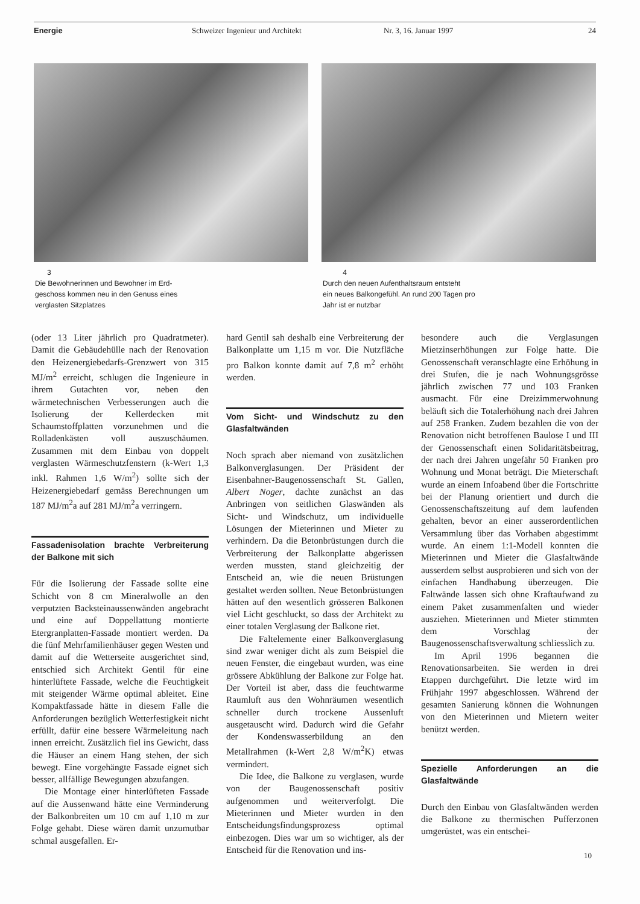Energie Schweizer Ingenieur und Architekt Nr. 3, 16. Januar 1997 24
3
Die Bewohnerinnen und Bewohner im Erd-
geschoss kommen neu in den Genuss eines
verglasten Sitzplatzes
4
Durch den neuen Aufenthaltsraum entsteht
ein neues Balkongefühl. An rund 200 Tagen pro
Jahr ist er nutzbar
(oder 13 Liter jährlich pro Quadratmeter). Damit die Gebäudehülle nach der Renovation den Heizenergiebedarfs-Grenzwert von 315 MJ/m<sup>2</sup> erreicht, schlugen die Ingenieure in ihrem Gutachten vor, neben den wärmetechnischen Verbesserungen auch die Isolierung der Kellerdecken mit Schaumstoffplatten vorzunehmen und die Rolladenkästen voll auszuschäumen. Zusammen mit dem Einbau von doppelt verglasten Wärmeschutzfenstern (k-Wert 1,3 inkl. Rahmen 1,6 W/m<sup>2</sup>) sollte sich der Heizenergiebedarf gemäss Berechnungen um 187 MJ/m<sup>2</sup>a auf 281 MJ/m<sup>2</sup>a verringern.
Fassadenisolation brachte Verbreiterung der Balkone mit sich
Für die Isolierung der Fassade sollte eine Schicht von 8 cm Mineralwolle an den verputzten Backsteinaussenwänden angebracht und eine auf Doppellattung montierte Etergranplatten-Fassade montiert werden. Da die fünf Mehrfamilienhäuser gegen Westen und damit auf die Wetterseite ausgerichtet sind, entschied sich Architekt Gentil für eine hinterlüftete Fassade, welche die Feuchtigkeit mit steigender Wärme optimal ableitet. Eine Kompaktfassade hätte in diesem Falle die Anforderungen bezüglich Wetterfestigkeit nicht erfüllt, dafür eine bessere Wärmeleitung nach innen erreicht. Zusätzlich fiel ins Gewicht, dass die Häuser an einem Hang stehen, der sich bewegt. Eine vorgehängte Fassade eignet sich besser, allfällige Bewegungen abzufangen.
Die Montage einer hinterlüfteten Fassade auf die Aussenwand hätte eine Verminderung der Balkonbreiten um 10 cm auf 1,10 m zur Folge gehabt. Diese wären damit unzumutbar schmal ausgefallen. Er-
hard Gentil sah deshalb eine Verbreiterung der Balkonplatte um 1,15 m vor. Die Nutzfläche pro Balkon konnte damit auf 7,8 m<sup>2</sup> erhöht werden.
Vom Sicht- und Windschutz zu den Glasfaltwänden
Noch sprach aber niemand von zusätzlichen Balkonverglasungen. Der Präsident der Eisenbahner-Baugenossenschaft St. Gallen, Albert Noger, dachte zunächst an das Anbringen von seitlichen Glaswänden als Sicht- und Windschutz, um individuelle Lösungen der Mieterinnen und Mieter zu verhindern. Da die Betonbrüstungen durch die Verbreiterung der Balkonplatte abgerissen werden mussten, stand gleichzeitig der Entscheid an, wie die neuen Brüstungen gestaltet werden sollten. Neue Betonbrüstungen hätten auf den wesentlich grösseren Balkonen viel Licht geschluckt, so dass der Architekt zu einer totalen Verglasung der Balkone riet.
Die Faltelemente einer Balkonverglasung sind zwar weniger dicht als zum Beispiel die neuen Fenster, die eingebaut wurden, was eine grössere Abkühlung der Balkone zur Folge hat. Der Vorteil ist aber, dass die feuchtwarme Raumluft aus den Wohnräumen wesentlich schneller durch trockene Aussenluft ausgetauscht wird. Dadurch wird die Gefahr der Kondenswasserbildung an den Metallrahmen (k-Wert 2,8 W/m<sup>2</sup>K) etwas vermindert.
Die Idee, die Balkone zu verglasen, wurde von der Baugenossenschaft positiv aufgenommen und weiterverfolgt. Die Mieterinnen und Mieter wurden in den Entscheidungsfindungsprozess optimal einbezogen. Dies war um so wichtiger, als der Entscheid für die Renovation und ins-
besondere auch die Verglasungen Mietzinserhöhungen zur Folge hatte. Die Genossenschaft veranschlagte eine Erhöhung in drei Stufen, die je nach Wohnungsgrösse jährlich zwischen 77 und 103 Franken ausmacht. Für eine Dreizimmerwohnung beläuft sich die Totalerhöhung nach drei Jahren auf 258 Franken. Zudem bezahlen die von der Renovation nicht betroffenen Baulose I und III der Genossenschaft einen Solidaritätsbeitrag, der nach drei Jahren ungefähr 50 Franken pro Wohnung und Monat beträgt. Die Mieterschaft wurde an einem Infoabend über die Fortschritte bei der Planung orientiert und durch die Genossenschaftszeitung auf dem laufenden gehalten, bevor an einer ausserordentlichen Versammlung über das Vorhaben abgestimmt wurde. An einem 1:1-Modell konnten die Mieterinnen und Mieter die Glasfaltwände ausserdem selbst ausprobieren und sich von der einfachen Handhabung überzeugen. Die Faltwände lassen sich ohne Kraftaufwand zu einem Paket zusammenfalten und wieder ausziehen. Mieterinnen und Mieter stimmten dem Vorschlag der Baugenossenschaftsverwaltung schliesslich zu.
Im April 1996 begannen die Renovationsarbeiten. Sie werden in drei Etappen durchgeführt. Die letzte wird im Frühjahr 1997 abgeschlossen. Während der gesamten Sanierung können die Wohnungen von den Mieterinnen und Mietern weiter benützt werden.
Spezielle Anforderungen an die Glasfaltwände
Durch den Einbau von Glasfaltwänden werden die Balkone zu thermischen Pufferzonen umgerüstet, was ein entschei-
10